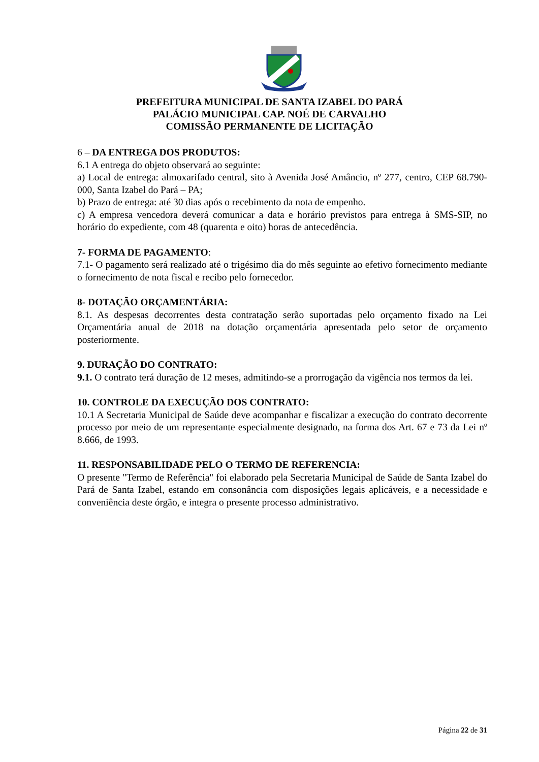PREFEITURA MUNICIPAL DE SANTA IZABEL DO PARÁ
PALÁCIO MUNICIPAL CAP. NOÉ DE CARVALHO
COMISSÃO PERMANENTE DE LICITAÇÃO
6 – DA ENTREGA DOS PRODUTOS:
6.1 A entrega do objeto observará ao seguinte:
a) Local de entrega: almoxarifado central, sito à Avenida José Amâncio, nº 277, centro, CEP 68.790-000, Santa Izabel do Pará – PA;
b) Prazo de entrega: até 30 dias após o recebimento da nota de empenho.
c) A empresa vencedora deverá comunicar a data e horário previstos para entrega à SMS-SIP, no horário do expediente, com 48 (quarenta e oito) horas de antecedência.
7- FORMA DE PAGAMENTO:
7.1- O pagamento será realizado até o trigésimo dia do mês seguinte ao efetivo fornecimento mediante o fornecimento de nota fiscal e recibo pelo fornecedor.
8- DOTAÇÃO ORÇAMENTÁRIA:
8.1. As despesas decorrentes desta contratação serão suportadas pelo orçamento fixado na Lei Orçamentária anual de 2018 na dotação orçamentária apresentada pelo setor de orçamento posteriormente.
9. DURAÇÃO DO CONTRATO:
9.1. O contrato terá duração de 12 meses, admitindo-se a prorrogação da vigência nos termos da lei.
10. CONTROLE DA EXECUÇÃO DOS CONTRATO:
10.1 A Secretaria Municipal de Saúde deve acompanhar e fiscalizar a execução do contrato decorrente processo por meio de um representante especialmente designado, na forma dos Art. 67 e 73 da Lei nº 8.666, de 1993.
11. RESPONSABILIDADE PELO O TERMO DE REFERENCIA:
O presente "Termo de Referência" foi elaborado pela Secretaria Municipal de Saúde de Santa Izabel do Pará de Santa Izabel, estando em consonância com disposições legais aplicáveis, e a necessidade e conveniência deste órgão, e integra o presente processo administrativo.
Página 22 de 31